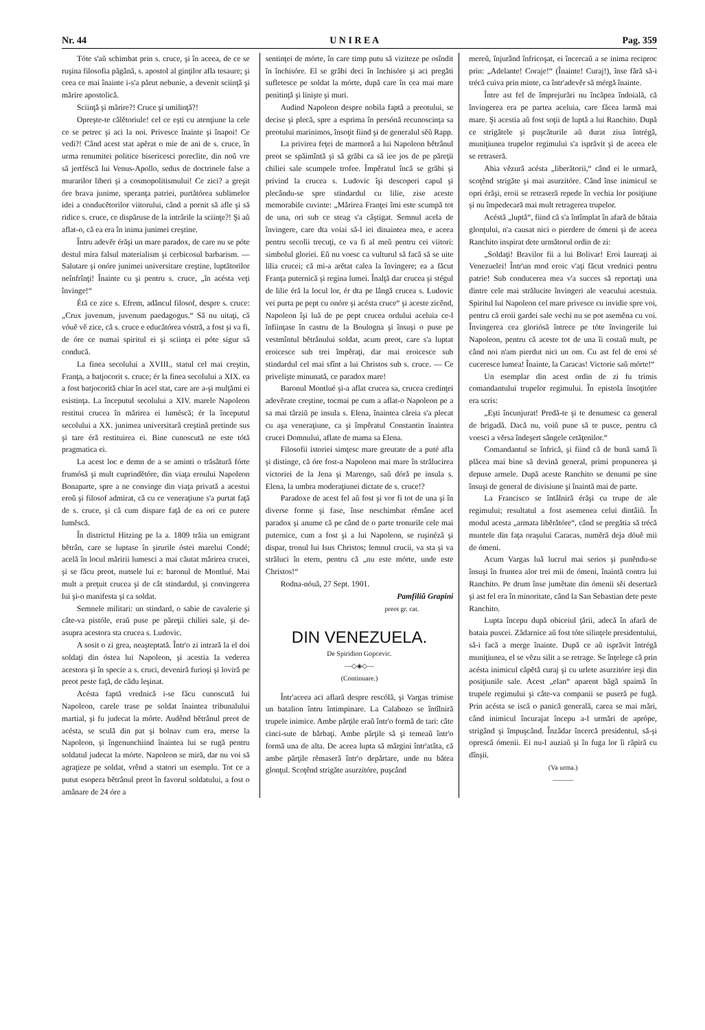Nr. 44 U N I R E A Pag. 359
Tóte s'aŭ schimbat prin s. cruce, şi în aceea, de ce se ruşina filosofia păgână, s. apostol al ginţilor afla tesaure; şi ceea ce mai înainte i-s'a părut nebunie, a devenit sciinţă şi mărire apostolică.
Sciinţă şi mărire?! Cruce şi umilinţă?!
Opreşte-te călĕtoriule! cel ce eşti cu atenţiune la cele ce se petrec şi aci la noi. Privesce înainte şi înapoi! Ce vedi?! Când acest stat apĕrat o mie de ani de s. cruce, în urma renumitei politice bisericesci poreclite, din noŭ vre să jertféscă lui Venus-Apollo, sedus de doctrinele false a murarilor liberi şi a cosmopolitismului! Ce zici? a greşit óre brava junime, speranţa patriei, purtătórea sublimelor idei a conducĕtorilor viitorului, când a pornit să afle şi să ridice s. cruce, ce dispăruse de la intrările la sciinţe?! Şi aŭ aflat-o, că ea era în inima junimei creştine.
Întru adevĕr érăşi un mare paradox, de care nu se póte destul mira falsul materialism şi cerbicosul barbarism. — Salutare şi onóre junimei universitare creştine, luptătorilor neînfrînţi! Înainte cu şi pentru s. cruce, „în acésta veţi învinge!“
Étă ce zice s. Efrem, adâncul filosof, despre s. cruce: „Crux juvenum, juvenum paedagogus.“ Să nu uitaţi, că vóuĕ vĕ zice, că s. cruce e educătórea vóstră, a fost şi va fi, de óre ce numai spiritul ei şi sciinţa ei póte sigur să conducă.
La finea secolului a XVIII., statul cel mai creştin, Franţa, a batjocorit s. cruce; ér la finea secolului a XIX. ea a fost batjocorită chiar în acel stat, care are a-şi mulţămi ei esistinţa. La începutul secolului a XIV. marele Napoleon restitui crucea în mărirea ei luméscă; ér la începutul secolului a XX. junimea universitară creştină pretinde sus şi tare éră restituirea ei. Bine cunoscută ne este tótă pragmatica ei.
La acest loc e demn de a se aminti o trăsătură fórte frumósă şi mult cuprindĕtóre, din viaţa eroului Napoleon Bonaparte, spre a ne convinge din viaţa privată a acestui eroŭ şi filosof admirat, că cu ce veneraţiune s'a purtat faţă de s. cruce, şi că cum dispare faţă de ea ori ce putere lumĕscă.
În districtul Hitzing pe la a. 1809 trăia un emigrant bĕtrân, care se luptase în şirurile óstei marelui Condé; acelă în locul măririi lumesci a mai căutat mărirea crucei, şi se făcu preot, numele lui e: baronul de Montlué. Mai mult a preţuit crucea şi de cât stindardul, şi convingerea lui şi-o manifesta şi ca soldat.
Semnele militari: un stindard, o sabie de cavalerie şi câte-va pistóle, eraŭ puse pe păreţii chiliei sale, şi de-asupra acestora sta crucea s. Ludovic.
A sosit o zi grea, neaşteptată. Într'o zi intrară la el doi soldaţi din óstea lui Napoleon, şi acestia la vederea acestora şi în specie a s. cruci, deveniră furioşi şi loviră pe preot peste faţă, de cădu leşinat.
Acésta faptă vrednică i-se făcu cunoscută lui Napoleon, carele trase pe soldat înaintea tribunalului martial, şi fu judecat la mórte. Audênd bĕtrânul preot de acésta, se sculă din pat şi bolnav cum era, merse la Napoleon, şi îngenunchiind înaintea lui se rugă pentru soldatul judecat la mórte. Napoleon se miră, dar nu voi să agraţieze pe soldat, vrênd a statori un esemplu. Tot ce a putut esopera bĕtrânul preot în favorul soldatului, a fost o amânare de 24 óre a
sentinţei de mórte, în care timp putu să viziteze pe osîndit în închisóre. El se grăbi deci în închisóre şi aci pregăti sufletesce pe soldat la mórte, după care în cea mai mare penitinţă şi linişte şi muri.
Audind Napoleon despre nobila faptă a preotului, se decise şi plecă, spre a esprima în persónă recunoscinţa sa preotului marinimos, însoţit fiind şi de generalul sĕŭ Rapp.
La privirea feţei de marmoră a lui Napoleon bĕtrânul preot se spăimîntă şi să grăbi ca să iee jos de pe păreţii chiliei sale scumpele trofee. Împĕratul încă se grăbi şi privind la crucea s. Ludovic îşi descoperi capul şi plecându-se spre stindardul cu lilie, zise aceste memorabile cuvinte: „Mărirea Franţei îmi este scumpă tot de una, ori sub ce steag s'a câştigat. Semnul acela de învingere, care dta voiai să-l iei dinaintea mea, e aceea pentru secolii trecuţi, ce va fi al meŭ pentru cei viitori: simbolul gloriei. Eŭ nu voesc ca vulturul să facă să se uite lilia crucei; că mi-a arĕtat calea la învingere; ea a făcut Franţa puternică şi regina lumei. Înalţă dar crucea şi stégul de lilie éră la locul lor, ér dta pe lângă crucea s. Ludovic vei purta pe pept cu onóre şi acésta cruce“ şi aceste zicênd, Napoleon îşi luă de pe pept crucea ordului aceluia ce-l înfiinţase în castru de la Boulogna şi însuşi o puse pe vestmîntul bĕtrânului soldat, acum preot, care s'a luptat eroicesce sub trei împĕraţi, dar mai eroicesce sub stindardul cel mai sfînt a lui Christos sub s. cruce. — Ce privelişte minunată, ce paradox mare!
Baronul Montlué şi-a aflat crucea sa, crucea credinţei adevĕrate creştine, tocmai pe cum a aflat-o Napoleon pe a sa mai târziŭ pe insula s. Elena, înaintea căreia s'a plecat cu aşa veneraţiune, ca şi împĕratul Constantin înaintea crucei Domnului, aflate de mama sa Elena.
Filosofii istoriei simţesc mare greutate de a puté afla şi distinge, că óre fost-a Napoleon mai mare în strălucirea victoriei de la Jena şi Marengo, saŭ dóră pe insula s. Elena, la umbra moderaţiunei dictate de s. cruce!?
Paradoxe de acest fel aŭ fost şi vor fi tot de una şi în diverse forme şi fase, înse neschimbat rĕmâne acel paradox şi anume că pe când de o parte tronurile cele mai puternice, cum a fost şi a lui Napoleon, se ruşinéză şi dispar, tronul lui Isus Christos; lemnul crucii, va sta şi va străluci în etern, pentru că „nu este mórte, unde este Christos!“
Rodna-nóuă, 27 Sept. 1901.
Pamfiliŭ Grapini
preot gr. cat.
DIN VENEZUELA.
De Spiridion Gopcevic.
—◇◈◇—
(Continuare.)
Într'aceea aci aflară despre rescólă, şi Vargas trimise un batalion întru întimpinare. La Calabozo se întîlniră trupele inimice. Ambe părţile eraŭ într'o formă de tari: câte cinci-sute de bărbaţi. Ambe părţile să şi temeaŭ într'o formă una de alta. De aceea lupta să mărgini într'atâta, că ambe părţile rĕmaseră într'o depărtare, unde nu bătea glonţul. Scoţênd strigăte asurzitóre, puşcând
mereŭ, înjurând înfricoşat, ei încercaŭ a se inima reciproc prin: „Adelante! Coraje!“ (Înainte! Curaj!), înse fără să-i trécă cuiva prin minte, ca într'adevĕr să mérgă înainte.
Între ast fel de împrejurări nu încăpea îndoială, că învingerea era pe partea aceluia, care făcea larmă mai mare. Şi acestia aŭ fost soţii de luptă a lui Ranchito. După ce strigătele şi puşcăturile aŭ durat ziua întrégă, muniţiunea trupelor regimului s'a isprăvit şi de aceea ele se retraseră.
Abia vĕzură acésta „liberătorii,“ când ei le urmară, scoţênd strigăte şi mai asurzitóre. Când înse inimicul se opri érăşi, eroii se retraseră repede în vechia lor posiţiune şi nu împedecară mai mult retragerea trupelor.
Acéstă „luptă“, fiind că s'a întîmplat în afară de bătaia glonţului, n'a causat nici o pierdere de ómeni şi de aceea Ranchito inspirat dete următorul ordin de zi:
„Soldaţi! Bravilor fii a lui Bolivar! Eroi laureaţi ai Venezuelei! Într'un mod eroic v'aţi făcut vrednici pentru patrie! Sub conducerea mea v'a succes să reportaţi una dintre cele mai strălucite învingeri ale veacului acestuia. Spiritul lui Napoleon cel mare privesce cu invidie spre voi, pentru că eroii gardei sale vechi nu se pot asemĕna cu voi. Învingerea cea gloriósă întrece pe tóte învingerile lui Napoleon, pentru că aceste tot de una îi costaŭ mult, pe când noi n'am pierdut nici un om. Cu ast fel de eroi sé cuceresce lumea! Înainte, la Caracas! Victorie saŭ mórte!“
Un esemplar din acest ordin de zi fu trimis comandantului trupelor regimului. În epistola însoţitóre era scris:
„Eşti încunjurat! Predă-te şi te denumesc ca general de brigadă. Dacă nu, voiŭ pune să te pusce, pentru că voesci a vĕrsa îndeşert sângele cetăţenilor.“
Comandantul se înfrică, şi fiind că de bună samă îi plăcea mai bine să devină general, primi propunerea şi depuse armele. După aceste Ranchito se denumi pe sine însuşi de general de divisiune şi înaintă mai de parte.
La Francisco se întâlniră érăşi cu trupe de ale regimului; resultatul a fost asemenea celui dintâiŭ. În modul acesta „armata libĕrătóre“, când se pregătia să trécă muntele din faţa oraşului Caracas, numĕră deja dóuĕ mii de ómeni.
Acum Vargas luă lucrul mai serios şi punĕndu-se însuşi în fruntea alor trei mii de ómeni, înaintă contra lui Ranchito. Pe drum înse jumĕtate din ómenii sĕi desertară şi ast fel era în minoritate, când la San Sebastian dete peste Ranchito.
Lupta începu după obiceiul ţării, adecă în afară de bataia puscei. Zădarnice aŭ fost tóte silinţele presidentului, să-i facă a merge înainte. După ce aŭ isprăvit întrégă muniţiunea, el se vĕzu silit a se retrage. Se înţelege că prin acésta inimicul căpĕtă curaj şi cu urlete asurzitóre ieşi din posiţiunile sale. Acest „elan“ aparent băgă spaimă în trupele regimului şi câte-va companii se puseră pe fugă. Prin acésta se iscă o panică generală, carea se mai mări, când inimicul încurajat începu a-l urmări de aprópe, strigând şi împuşcând. Înzădar încercă presidentul, să-şi oprescă ómenii. Ei nu-l auziaŭ şi în fuga lor îi răpiră cu dînşii.
(Va urma.)
———